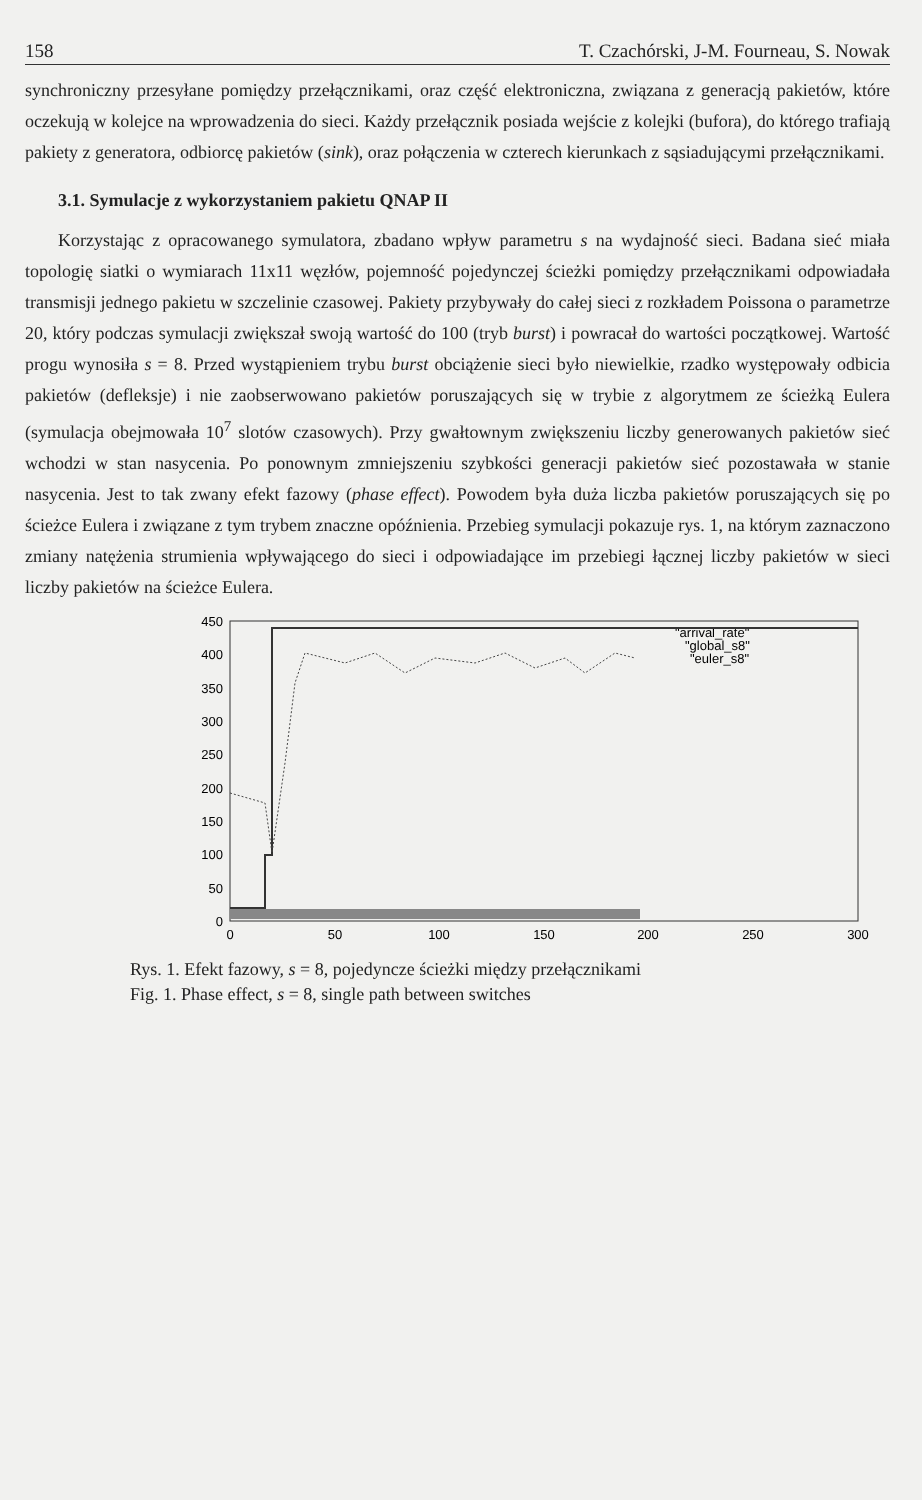158 T. Czachórski, J-M. Fourneau, S. Nowak
synchroniczny przesyłane pomiędzy przełącznikami, oraz część elektroniczna, związana z generacją pakietów, które oczekują w kolejce na wprowadzenia do sieci. Każdy przełącznik posiada wejście z kolejki (bufora), do którego trafiają pakiety z generatora, odbiorcę pakietów (sink), oraz połączenia w czterech kierunkach z sąsiadującymi przełącznikami.
3.1. Symulacje z wykorzystaniem pakietu QNAP II
Korzystając z opracowanego symulatora, zbadano wpływ parametru s na wydajność sieci. Badana sieć miała topologię siatki o wymiarach 11x11 węzłów, pojemność pojedynczej ścieżki pomiędzy przełącznikami odpowiadała transmisji jednego pakietu w szczelinie czasowej. Pakiety przybywały do całej sieci z rozkładem Poissona o parametrze 20, który podczas symulacji zwiększał swoją wartość do 100 (tryb burst) i powracał do wartości początkowej. Wartość progu wynosiła s = 8. Przed wystąpieniem trybu burst obciążenie sieci było niewielkie, rzadko występowały odbicia pakietów (defleksje) i nie zaobserwowano pakietów poruszających się w trybie z algorytmem ze ścieżką Eulera (symulacja obejmowała 10<sup>7</sup> slotów czasowych). Przy gwałtownym zwiększeniu liczby generowanych pakietów sieć wchodzi w stan nasycenia. Po ponownym zmniejszeniu szybkości generacji pakietów sieć pozostawała w stanie nasycenia. Jest to tak zwany efekt fazowy (phase effect). Powodem była duża liczba pakietów poruszających się po ścieżce Eulera i związane z tym trybem znaczne opóźnienia. Przebieg symulacji pokazuje rys. 1, na którym zaznaczono zmiany natężenia strumienia wpływającego do sieci i odpowiadające im przebiegi łącznej liczby pakietów w sieci liczby pakietów na ścieżce Eulera.
0
50
100
150
200
250
300
350
400
450
0
50
100
150
200
250
300
"arrival_rate"
"global_s8"
"euler_s8"
Rys. 1. Efekt fazowy, s = 8, pojedyncze ścieżki między przełącznikami
Fig. 1. Phase effect, s = 8, single path between switches